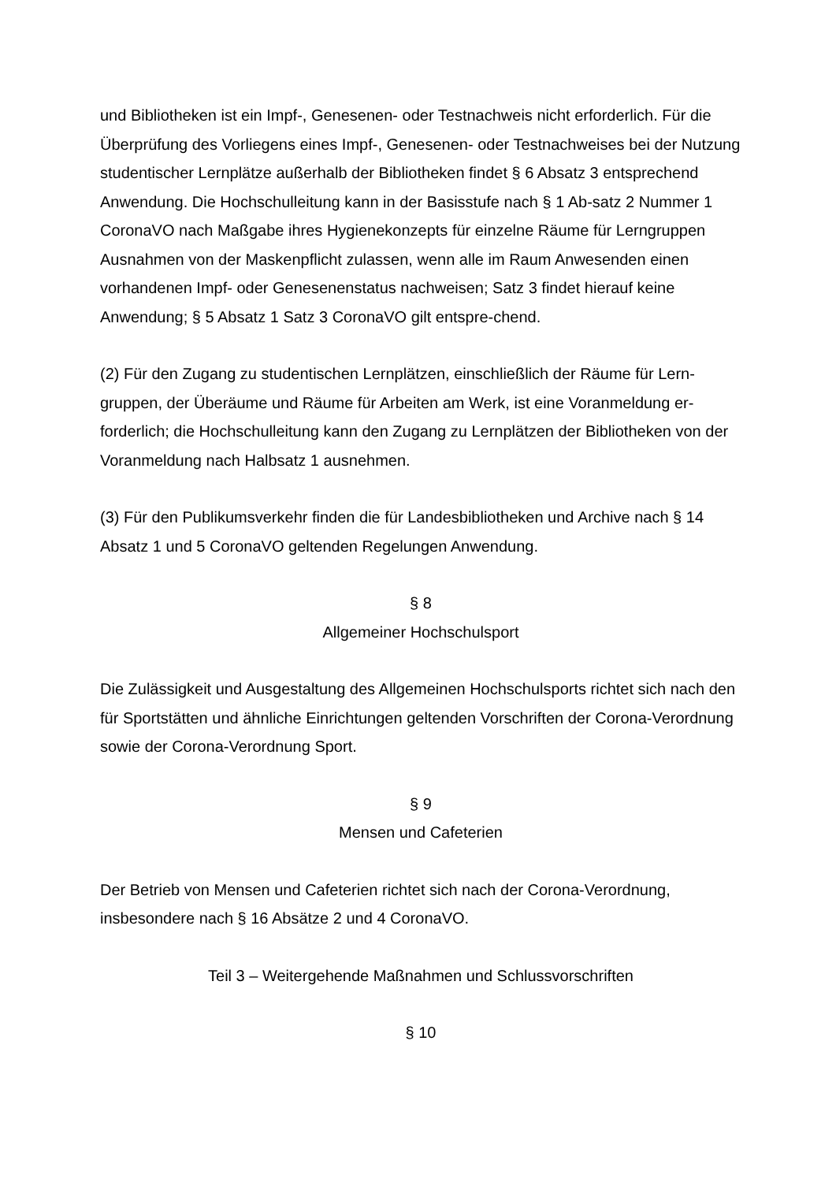und Bibliotheken ist ein Impf-, Genesenen- oder Testnachweis nicht erforderlich. Für die Überprüfung des Vorliegens eines Impf-, Genesenen- oder Testnachweises bei der Nutzung studentischer Lernplätze außerhalb der Bibliotheken findet § 6 Absatz 3 entsprechend Anwendung. Die Hochschulleitung kann in der Basisstufe nach § 1 Ab-satz 2 Nummer 1 CoronaVO nach Maßgabe ihres Hygienekonzepts für einzelne Räume für Lerngruppen Ausnahmen von der Maskenpflicht zulassen, wenn alle im Raum Anwesenden einen vorhandenen Impf- oder Genesenenstatus nachweisen; Satz 3 findet hierauf keine Anwendung; § 5 Absatz 1 Satz 3 CoronaVO gilt entspre-chend.
(2) Für den Zugang zu studentischen Lernplätzen, einschließlich der Räume für Lern-gruppen, der Überäume und Räume für Arbeiten am Werk, ist eine Voranmeldung er-forderlich; die Hochschulleitung kann den Zugang zu Lernplätzen der Bibliotheken von der Voranmeldung nach Halbsatz 1 ausnehmen.
(3) Für den Publikumsverkehr finden die für Landesbibliotheken und Archive nach § 14 Absatz 1 und 5 CoronaVO geltenden Regelungen Anwendung.
§ 8
Allgemeiner Hochschulsport
Die Zulässigkeit und Ausgestaltung des Allgemeinen Hochschulsports richtet sich nach den für Sportstätten und ähnliche Einrichtungen geltenden Vorschriften der Corona-Verordnung sowie der Corona-Verordnung Sport.
§ 9
Mensen und Cafeterien
Der Betrieb von Mensen und Cafeterien richtet sich nach der Corona-Verordnung, insbesondere nach § 16 Absätze 2 und 4 CoronaVO.
Teil 3 – Weitergehende Maßnahmen und Schlussvorschriften
§ 10